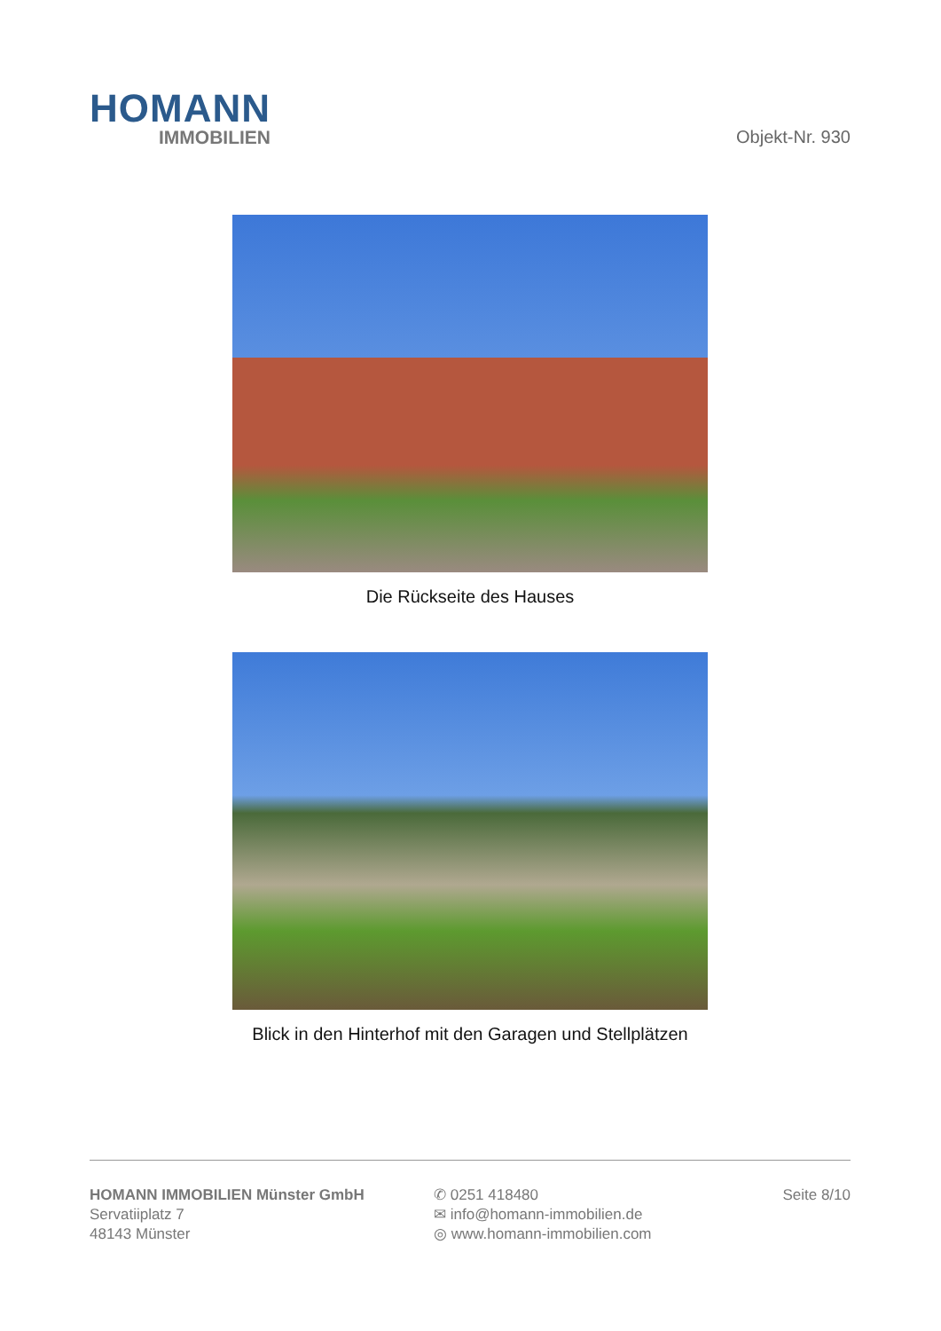HOMANN
IMMOBILIEN
Objekt-Nr. 930
Die Rückseite des Hauses
Blick in den Hinterhof mit den Garagen und Stellplätzen
HOMANN IMMOBILIEN Münster GmbH
Servatiiplatz 7
48143 Münster
✆ 0251 418480
✉ info@homann-immobilien.de
◎ www.homann-immobilien.com
Seite 8/10